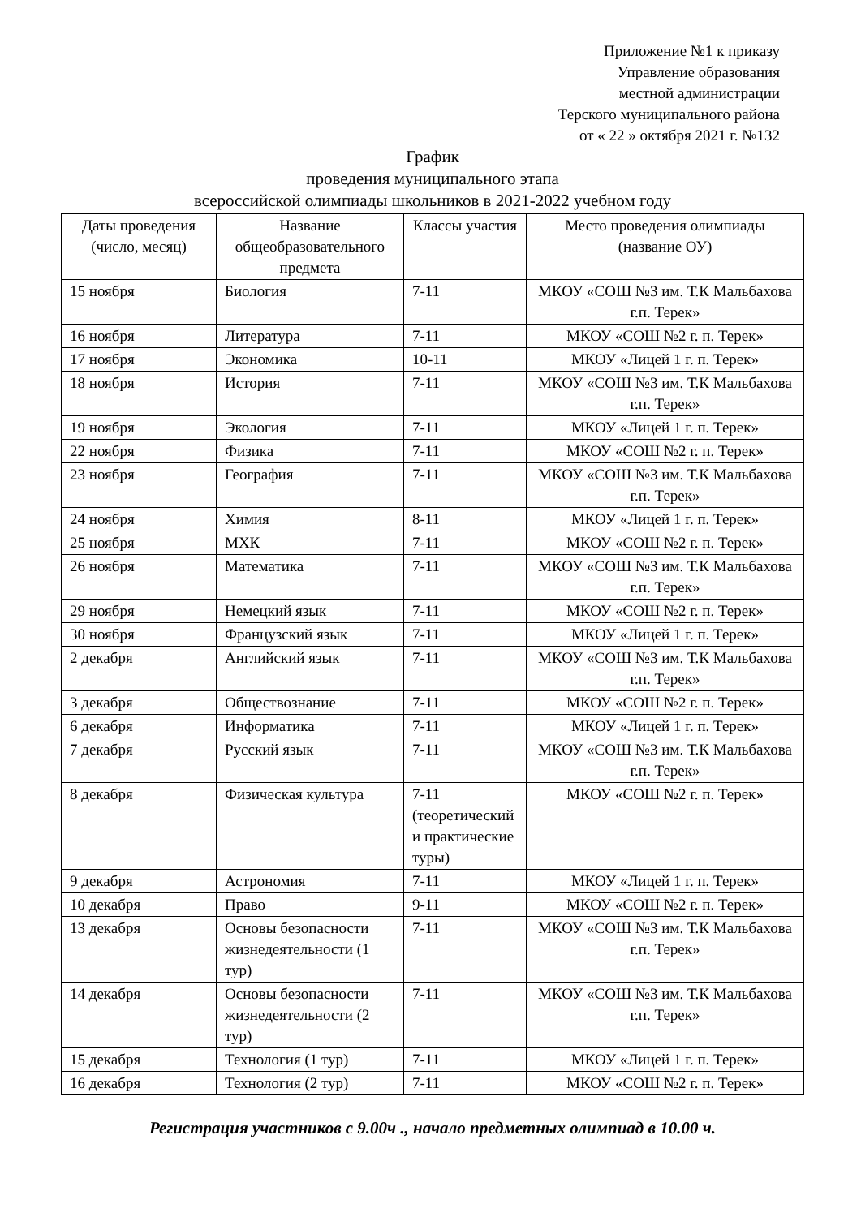Приложение №1 к приказу
Управление образования
местной администрации
Терского муниципального района
от « 22 » октября 2021 г. №132
График
проведения муниципального этапа
всероссийской олимпиады школьников в 2021-2022 учебном году
| Даты проведения (число, месяц) | Название общеобразовательного предмета | Классы участия | Место проведения олимпиады (название ОУ) |
| --- | --- | --- | --- |
| 15 ноября | Биология | 7-11 | МКОУ «СОШ №3 им. Т.К Мальбахова г.п. Терек» |
| 16 ноября | Литература | 7-11 | МКОУ «СОШ №2 г. п. Терек» |
| 17 ноября | Экономика | 10-11 | МКОУ «Лицей 1 г. п. Терек» |
| 18 ноября | История | 7-11 | МКОУ «СОШ №3 им. Т.К Мальбахова г.п. Терек» |
| 19 ноября | Экология | 7-11 | МКОУ «Лицей 1 г. п. Терек» |
| 22 ноября | Физика | 7-11 | МКОУ «СОШ №2 г. п. Терек» |
| 23 ноября | География | 7-11 | МКОУ «СОШ №3 им. Т.К Мальбахова г.п. Терек» |
| 24 ноября | Химия | 8-11 | МКОУ «Лицей 1 г. п. Терек» |
| 25 ноября | МХК | 7-11 | МКОУ «СОШ №2 г. п. Терек» |
| 26 ноября | Математика | 7-11 | МКОУ «СОШ №3 им. Т.К Мальбахова г.п. Терек» |
| 29 ноября | Немецкий язык | 7-11 | МКОУ «СОШ №2 г. п. Терек» |
| 30 ноября | Французский язык | 7-11 | МКОУ «Лицей 1 г. п. Терек» |
| 2 декабря | Английский язык | 7-11 | МКОУ «СОШ №3 им. Т.К Мальбахова г.п. Терек» |
| 3 декабря | Обществознание | 7-11 | МКОУ «СОШ №2 г. п. Терек» |
| 6 декабря | Информатика | 7-11 | МКОУ «Лицей 1 г. п. Терек» |
| 7 декабря | Русский язык | 7-11 | МКОУ «СОШ №3 им. Т.К Мальбахова г.п. Терек» |
| 8 декабря | Физическая культура | 7-11 (теоретический и практические туры) | МКОУ «СОШ №2 г. п. Терек» |
| 9 декабря | Астрономия | 7-11 | МКОУ «Лицей 1 г. п. Терек» |
| 10 декабря | Право | 9-11 | МКОУ «СОШ №2 г. п. Терек» |
| 13 декабря | Основы безопасности жизнедеятельности (1 тур) | 7-11 | МКОУ «СОШ №3 им. Т.К Мальбахова г.п. Терек» |
| 14 декабря | Основы безопасности жизнедеятельности (2 тур) | 7-11 | МКОУ «СОШ №3 им. Т.К Мальбахова г.п. Терек» |
| 15 декабря | Технология (1 тур) | 7-11 | МКОУ «Лицей 1 г. п. Терек» |
| 16 декабря | Технология (2 тур) | 7-11 | МКОУ «СОШ №2 г. п. Терек» |
Регистрация участников с 9.00ч ., начало предметных олимпиад в 10.00 ч.